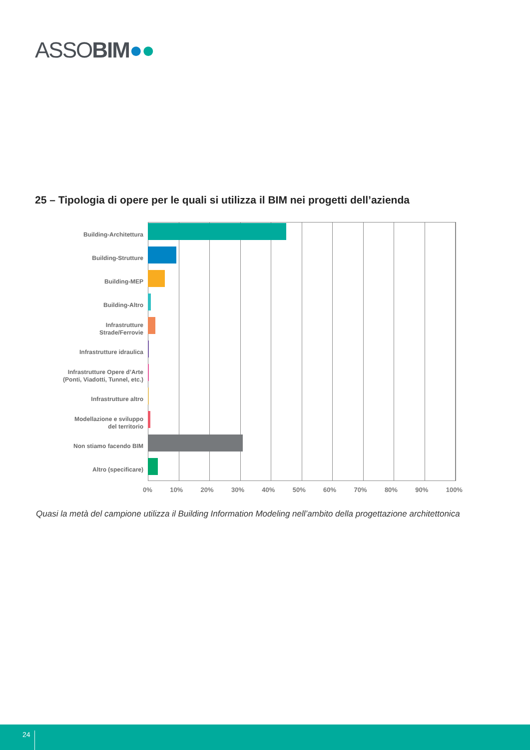ASSOBIM●●
25 – Tipologia di opere per le quali si utilizza il BIM nei progetti dell’azienda
Building-Architettura
Building-Strutture
Building-MEP
Building-Altro
Infrastrutture
Strade/Ferrovie
Infrastrutture idraulica
Infrastrutture Opere d’Arte
(Ponti, Viadotti, Tunnel, etc.)
Infrastrutture altro
Modellazione e sviluppo
del territorio
Non stiamo facendo BIM
Altro (specificare)
0% 10% 20% 30% 40% 50% 60% 70% 80% 90% 100%
Quasi la metà del campione utilizza il Building Information Modeling nell’ambito della progettazione architettonica
24